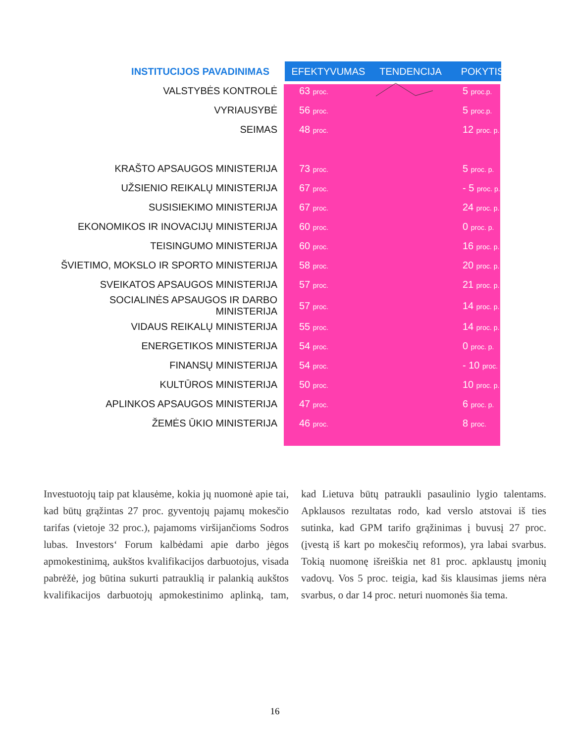| INSTITUCIJOS PAVADINIMAS | EFEKTYVUMAS | TENDENCIJA | POKYTIS |
| --- | --- | --- | --- |
| VALSTYBĖS KONTROLĖ | 63 proc. | | 5 proc.p. |
| VYRIAUSYBĖ | 56 proc. | | 5 proc.p. |
| SEIMAS | 48 proc. | | 12 proc. p. |
| KRAŠTO APSAUGOS MINISTERIJA | 73 proc. | | 5 proc. p. |
| UŽSIENIO REIKALŲ MINISTERIJA | 67 proc. | | - 5 proc. p. |
| SUSISIEKIMO MINISTERIJA | 67 proc. | | 24 proc. p. |
| EKONOMIKOS IR INOVACIJŲ MINISTERIJA | 60 proc. | | 0 proc. p. |
| TEISINGUMO MINISTERIJA | 60 proc. | | 16 proc. p. |
| ŠVIETIMO, MOKSLO IR SPORTO MINISTERIJA | 58 proc. | | 20 proc. p. |
| SVEIKATOS APSAUGOS MINISTERIJA | 57 proc. | | 21 proc. p. |
| SOCIALINĖS APSAUGOS IR DARBO MINISTERIJA | 57 proc. | | 14 proc. p. |
| VIDAUS REIKALŲ MINISTERIJA | 55 proc. | | 14 proc. p. |
| ENERGETIKOS MINISTERIJA | 54 proc. | | 0 proc. p. |
| FINANSŲ MINISTERIJA | 54 proc. | | - 10 proc. p. |
| KULTŪROS MINISTERIJA | 50 proc. | | 10 proc. p. |
| APLINKOS APSAUGOS MINISTERIJA | 47 proc. | | 6 proc. p. |
| ŽEMĖS ŪKIO MINISTERIJA | 46 proc. | | 8 proc. |
Investuotojų taip pat klausėme, kokia jų nuomonė apie tai, kad būtų grąžintas 27 proc. gyventojų pajamų mokesčio tarifas (vietoje 32 proc.), pajamoms viršijančioms Sodros lubas. Investors‘ Forum kalbėdami apie darbo jėgos apmokestinimą, aukštos kvalifikacijos darbuotojus, visada pabrėžė, jog būtina sukurti patrauklią ir palankią aukštos kvalifikacijos darbuotojų apmokestinimo aplinką, tam, kad Lietuva būtų patraukli pasaulinio lygio talentams. Apklausos rezultatas rodo, kad verslo atstovai iš ties sutinka, kad GPM tarifo grąžinimas į buvusį 27 proc. (įvestą iš kart po mokesčių reformos), yra labai svarbus. Tokią nuomonę išreiškia net 81 proc. apklaustų įmonių vadovų. Vos 5 proc. teigia, kad šis klausimas jiems nėra svarbus, o dar 14 proc. neturi nuomonės šia tema.
16